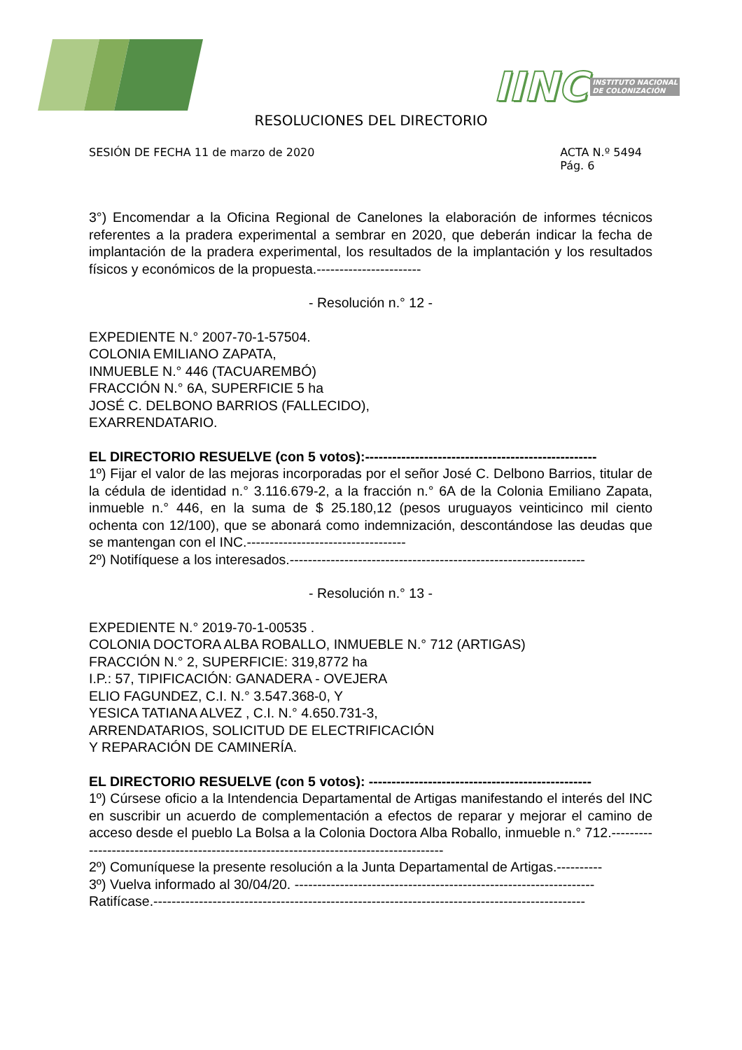IINC INSTITUTO NACIONAL
DE COLONIZACIÓN
RESOLUCIONES DEL DIRECTORIO
SESIÓN DE FECHA 11 de marzo de 2020
ACTA N.º 5494
Pág. 6
3°) Encomendar a la Oficina Regional de Canelones la elaboración de informes técnicos referentes a la pradera experimental a sembrar en 2020, que deberán indicar la fecha de implantación de la pradera experimental, los resultados de la implantación y los resultados físicos y económicos de la propuesta.-----------------------
- Resolución n.° 12 -
EXPEDIENTE N.° 2007-70-1-57504.
COLONIA EMILIANO ZAPATA,
INMUEBLE N.° 446 (TACUAREMBÓ)
FRACCIÓN N.° 6A, SUPERFICIE 5 ha
JOSÉ C. DELBONO BARRIOS (FALLECIDO),
EXARRENDATARIO.
EL DIRECTORIO RESUELVE (con 5 votos):---------------------------------------------------
1º) Fijar el valor de las mejoras incorporadas por el señor José C. Delbono Barrios, titular de la cédula de identidad n.° 3.116.679-2, a la fracción n.° 6A de la Colonia Emiliano Zapata, inmueble n.° 446, en la suma de $ 25.180,12 (pesos uruguayos veinticinco mil ciento ochenta con 12/100), que se abonará como indemnización, descontándose las deudas que se mantengan con el INC.-----------------------------------
2º) Notifíquese a los interesados.-----------------------------------------------------------------
- Resolución n.° 13 -
EXPEDIENTE N.° 2019-70-1-00535 .
COLONIA DOCTORA ALBA ROBALLO, INMUEBLE N.° 712 (ARTIGAS)
FRACCIÓN N.° 2, SUPERFICIE: 319,8772 ha
I.P.: 57, TIPIFICACIÓN: GANADERA - OVEJERA
ELIO FAGUNDEZ, C.I. N.° 3.547.368-0, Y
YESICA TATIANA ALVEZ , C.I. N.° 4.650.731-3,
ARRENDATARIOS, SOLICITUD DE ELECTRIFICACIÓN
Y REPARACIÓN DE CAMINERÍA.
EL DIRECTORIO RESUELVE (con 5 votos): -------------------------------------------------
1º) Cúrsese oficio a la Intendencia Departamental de Artigas manifestando el interés del INC en suscribir un acuerdo de complementación a efectos de reparar y mejorar el camino de acceso desde el pueblo La Bolsa a la Colonia Doctora Alba Roballo, inmueble n.° 712.---------------------------------------------------------------------------------------
2º) Comuníquese la presente resolución a la Junta Departamental de Artigas.----------
3º) Vuelva informado al 30/04/20. ------------------------------------------------------------------
Ratifícase.-----------------------------------------------------------------------------------------------